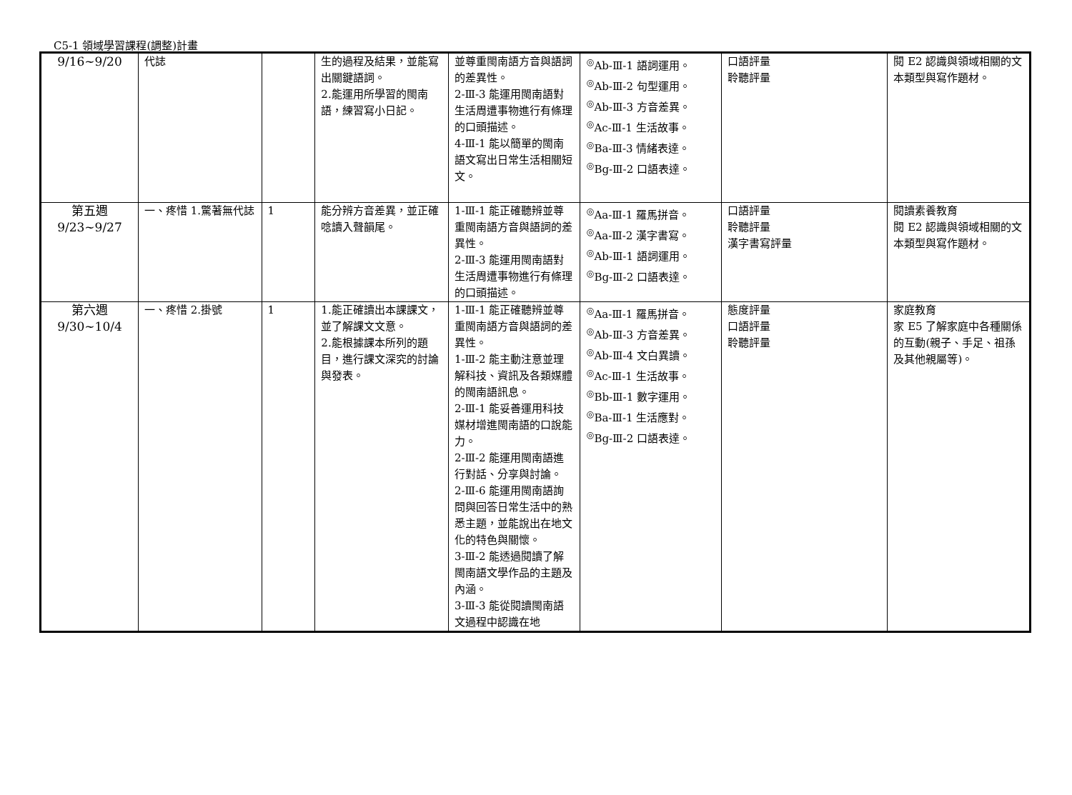C5-1 領域學習課程(調整)計畫
| 9/16~9/20 | 代誌 | | 生的過程及結果，並能寫出關鍵語詞。 2.能運用所學習的閩南語，練習寫小日記。 | 並尊重閩南語方音與語詞的差異性。 2-Ⅲ-3 能運用閩南語對生活周遭事物進行有條理的口頭描述。 4-Ⅲ-1 能以簡單的閩南語文寫出日常生活相關短文。 | <sup>◎</sup>Ab-Ⅲ-1 語詞運用。 <sup>◎</sup>Ab-Ⅲ-2 句型運用。 <sup>◎</sup>Ab-Ⅲ-3 方音差異。 <sup>◎</sup>Ac-Ⅲ-1 生活故事。 <sup>◎</sup>Ba-Ⅲ-3 情緒表達。 <sup>◎</sup>Bg-Ⅲ-2 口語表達。 | 口語評量 聆聽評量 | 閱 E2 認識與領域相關的文本類型與寫作題材。 |
| 第五週 9/23~9/27 | 一、疼惜 1.驚著無代誌 | 1 | 能分辨方音差異，並正確唸讀入聲韻尾。 | 1-Ⅲ-1 能正確聽辨並尊重閩南語方音與語詞的差異性。 2-Ⅲ-3 能運用閩南語對生活周遭事物進行有條理的口頭描述。 | <sup>◎</sup>Aa-Ⅲ-1 羅馬拼音。 <sup>◎</sup>Aa-Ⅲ-2 漢字書寫。 <sup>◎</sup>Ab-Ⅲ-1 語詞運用。 <sup>◎</sup>Bg-Ⅲ-2 口語表達。 | 口語評量 聆聽評量 漢字書寫評量 | 閱讀素養教育 閱 E2 認識與領域相關的文本類型與寫作題材。 |
| 第六週 9/30~10/4 | 一、疼惜 2.掛號 | 1 | 1.能正確讀出本課課文，並了解課文文意。 2.能根據課本所列的題目，進行課文深究的討論與發表。 | 1-Ⅲ-1 能正確聽辨並尊重閩南語方音與語詞的差異性。 1-Ⅲ-2 能主動注意並理解科技、資訊及各類媒體的閩南語訊息。 2-Ⅲ-1 能妥善運用科技媒材增進閩南語的口說能力。 2-Ⅲ-2 能運用閩南語進行對話、分享與討論。 2-Ⅲ-6 能運用閩南語詢問與回答日常生活中的熟悉主題，並能說出在地文化的特色與關懷。 3-Ⅲ-2 能透過閱讀了解閩南語文學作品的主題及內涵。 3-Ⅲ-3 能從閱讀閩南語文過程中認識在地 | <sup>◎</sup>Aa-Ⅲ-1 羅馬拼音。 <sup>◎</sup>Ab-Ⅲ-3 方音差異。 <sup>◎</sup>Ab-Ⅲ-4 文白異讀。 <sup>◎</sup>Ac-Ⅲ-1 生活故事。 <sup>◎</sup>Bb-Ⅲ-1 數字運用。 <sup>◎</sup>Ba-Ⅲ-1 生活應對。 <sup>◎</sup>Bg-Ⅲ-2 口語表達。 | 態度評量 口語評量 聆聽評量 | 家庭教育 家 E5 了解家庭中各種關係的互動(親子、手足、祖孫及其他親屬等)。 |